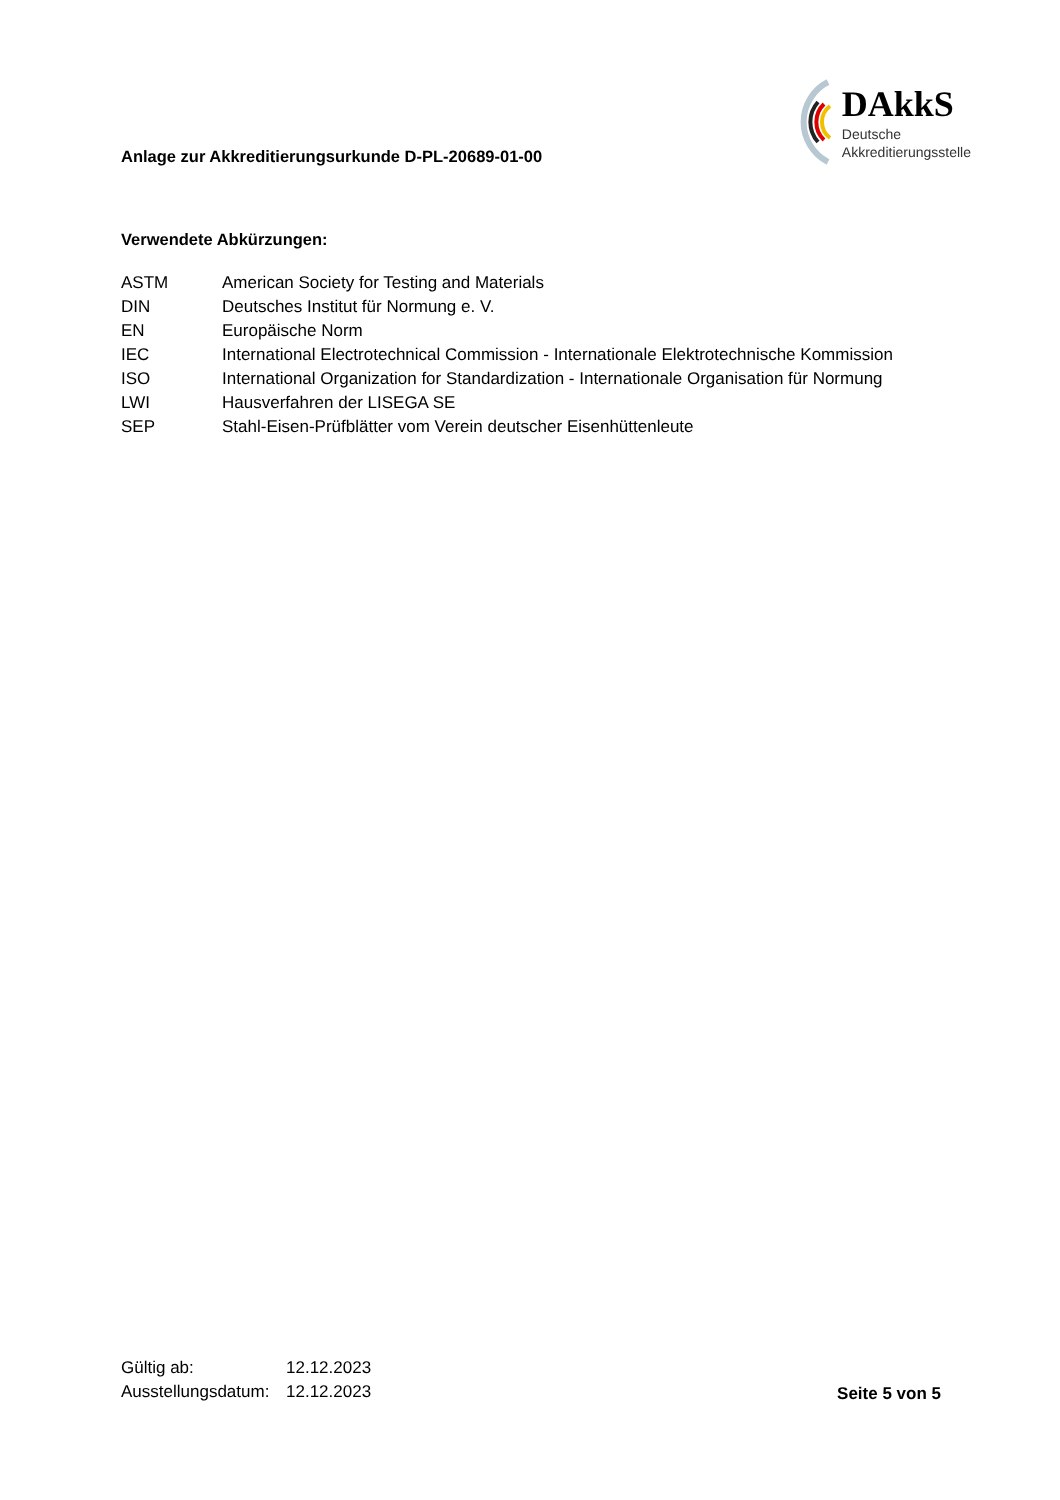Anlage zur Akkreditierungsurkunde D-PL-20689-01-00
DAkkS
Deutsche
Akkreditierungsstelle
Verwendete Abkürzungen:
| ASTM | American Society for Testing and Materials |
| DIN | Deutsches Institut für Normung e. V. |
| EN | Europäische Norm |
| IEC | International Electrotechnical Commission - Internationale Elektrotechnische Kommission |
| ISO | International Organization for Standardization - Internationale Organisation für Normung |
| LWI | Hausverfahren der LISEGA SE |
| SEP | Stahl-Eisen-Prüfblätter vom Verein deutscher Eisenhüttenleute |
| Gültig ab: | 12.12.2023 |
| Ausstellungsdatum: | 12.12.2023 |
Seite 5 von 5